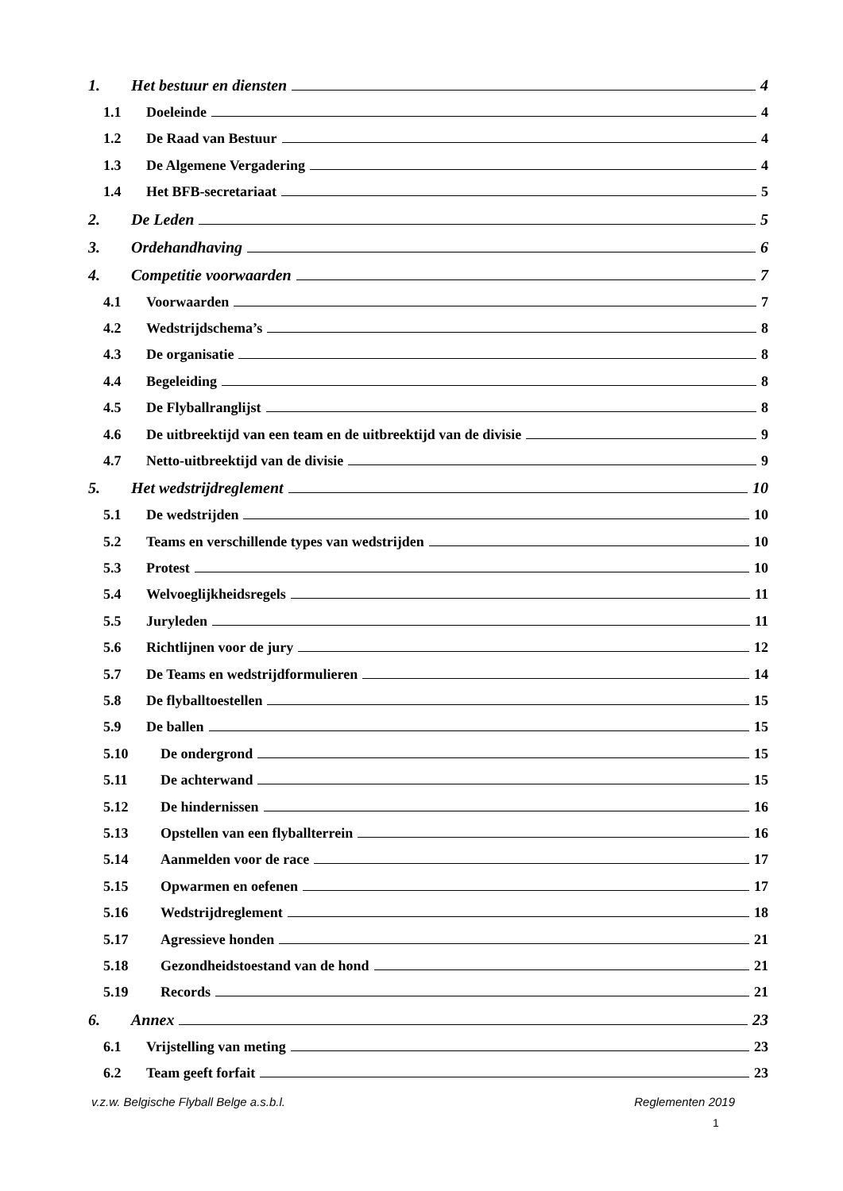1. Het bestuur en diensten 4
1.1 Doeleinde 4
1.2 De Raad van Bestuur 4
1.3 De Algemene Vergadering 4
1.4 Het BFB-secretariaat 5
2. De Leden 5
3. Ordehandhaving 6
4. Competitie voorwaarden 7
4.1 Voorwaarden 7
4.2 Wedstrijdschema’s 8
4.3 De organisatie 8
4.4 Begeleiding 8
4.5 De Flyballranglijst 8
4.6 De uitbreektijd van een team en de uitbreektijd van de divisie 9
4.7 Netto-uitbreektijd van de divisie 9
5. Het wedstrijdreglement 10
5.1 De wedstrijden 10
5.2 Teams en verschillende types van wedstrijden 10
5.3 Protest 10
5.4 Welvoeglijkheidsregels 11
5.5 Juryleden 11
5.6 Richtlijnen voor de jury 12
5.7 De Teams en wedstrijdformulieren 14
5.8 De flyballtoestellen 15
5.9 De ballen 15
5.10 De ondergrond 15
5.11 De achterwand 15
5.12 De hindernissen 16
5.13 Opstellen van een flyballterrein 16
5.14 Aanmelden voor de race 17
5.15 Opwarmen en oefenen 17
5.16 Wedstrijdreglement 18
5.17 Agressieve honden 21
5.18 Gezondheidstoestand van de hond 21
5.19 Records 21
6. Annex 23
6.1 Vrijstelling van meting 23
6.2 Team geeft forfait 23
v.z.w. Belgische Flyball Belge a.s.b.l. Reglementen 2019
1